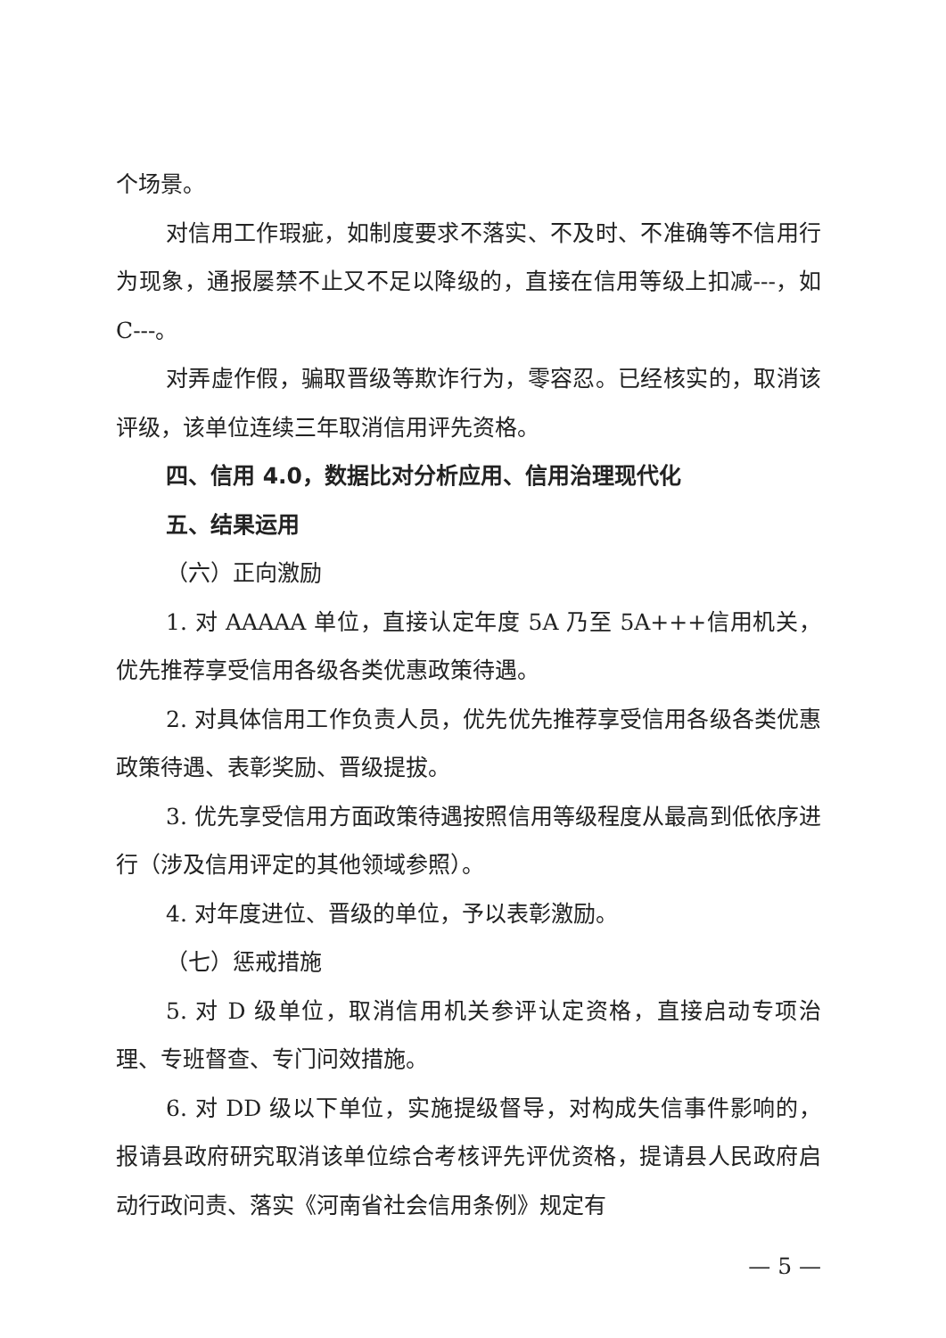个场景。
对信用工作瑕疵，如制度要求不落实、不及时、不准确等不信用行为现象，通报屡禁不止又不足以降级的，直接在信用等级上扣减---，如 C---。
对弄虚作假，骗取晋级等欺诈行为，零容忍。已经核实的，取消该评级，该单位连续三年取消信用评先资格。
四、信用 4.0，数据比对分析应用、信用治理现代化
五、结果运用
（六）正向激励
1. 对 AAAAA 单位，直接认定年度 5A 乃至 5A+++信用机关，优先推荐享受信用各级各类优惠政策待遇。
2. 对具体信用工作负责人员，优先优先推荐享受信用各级各类优惠政策待遇、表彰奖励、晋级提拔。
3. 优先享受信用方面政策待遇按照信用等级程度从最高到低依序进行（涉及信用评定的其他领域参照）。
4. 对年度进位、晋级的单位，予以表彰激励。
（七）惩戒措施
5. 对 D 级单位，取消信用机关参评认定资格，直接启动专项治理、专班督查、专门问效措施。
6. 对 DD 级以下单位，实施提级督导，对构成失信事件影响的，报请县政府研究取消该单位综合考核评先评优资格，提请县人民政府启动行政问责、落实《河南省社会信用条例》规定有
— 5 —